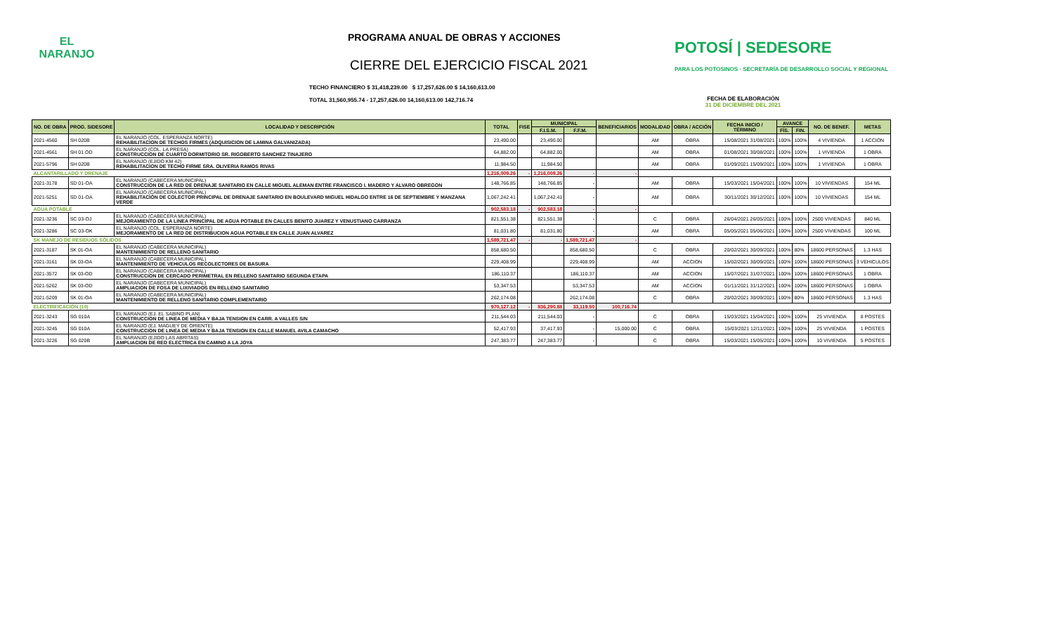EL NARANJO
PROGRAMA ANUAL DE OBRAS Y ACCIONES
CIERRE DEL EJERCICIO FISCAL 2021
POTOSÍ | SEDESORE
PARA LOS POTOSINOS · SECRETARÍA DE DESARROLLO SOCIAL Y REGIONAL
TECHO FINANCIERO $ 31,418,239.00 $ 17,257,626.00 $ 14,160,613.00
TOTAL 31,560,955.74 - 17,257,626.00 14,160,613.00 142,716.74
FECHA DE ELABORACIÓN
31 DE DICIEMBRE DEL 2021
| NO. DE OBRA | PROG. SIDESORE | LOCALIDAD Y DESCRIPCIÓN | TOTAL | FISE | MUNICIPAL | | BENEFICIARIOS | MODALIDAD | OBRA / ACCIÓN | FECHA INICIO / TÉRMINO | AVANCE | | NO. DE BENEF. | METAS |
| --- | --- | --- | --- | --- | --- | --- | --- | --- | --- | --- | --- | --- | --- | --- |
| | | | | | F.I.S.M. | F.F.M. | | | | | FÍS. | FIN. | | |
| 2021-4560 | SH 020B | EL NARANJO (COL. ESPERANZA NORTE) REHABILITACION DE TECHOS FIRMES (ADQUISICION DE LAMINA GALVANIZADA) | 23,490.00 | | 23,490.00 | | | AM | OBRA | 15/08/2021 31/08/2021 | 100% | 100% | 4 VIVIENDA | 1 ACCION |
| 2021-4561 | SH 01 OD | EL NARANJO (COL. LA PRESA) CONSTRUCCION DE CUARTO DORMITORIO SR. RIGOBERTO SANCHEZ TINAJERO | 64,882.00 | | 64,882.00 | | | AM | OBRA | 01/08/2021 30/08/2021 | 100% | 100% | 1 VIVIENDA | 1 OBRA |
| 2021-5796 | SH 020B | EL NARANJO (EJIDO KM 42) REHABILITACION DE TECHO FIRME SRA. OLIVERIA RAMOS RIVAS | 11,984.50 | | 11,984.50 | | | AM | OBRA | 01/09/2021 15/09/2021 | 100% | 100% | 1 VIVIENDA | 1 OBRA |
| ALCANTARILLADO Y DRENAJE | | | 1,216,009.26 | - | 1,216,009.26 | - | - | | | | | | | |
| 2021-3178 | SD 01-OA | EL NARANJO (CABECERA MUNICIPAL) CONSTRUCCION DE LA RED DE DRENAJE SANITARIO EN CALLE MIGUEL ALEMAN ENTRE FRANCISCO I. MADERO Y ALVARO OBREGON | 148,766.85 | | 148,766.85 | - | | AM | OBRA | 15/03/2021 15/04/2021 | 100% | 100% | 10 VIVIENDAS | 154 ML |
| 2021-5251 | SD 01-OA | EL NARANJO (CABECERA MUNICIPAL) REHABILITACIÓN DE COLECTOR PRINCIPAL DE DRENAJE SANITARIO EN BOULEVARD MIGUEL HIDALGO ENTRE 16 DE SEPTIEMBRE Y MANZANA VERDE | 1,067,242.41 | | 1,067,242.41 | - | | AM | OBRA | 30/11/2021 30/12/2021 | 100% | 100% | 10 VIVIENDAS | 154 ML |
| AGUA POTABLE | | | 902,583.18 | - | 902,583.18 | - | - | | | | | | | |
| 2021-3236 | SC 03-OJ | EL NARANJO (CABECERA MUNICIPAL) MEJORAMIENTO DE LA LINEA PRINCIPAL DE AGUA POTABLE EN CALLES BENITO JUAREZ Y VENUSTIANO CARRANZA | 821,551.38 | | 821,551.38 | - | | C | OBRA | 26/04/2021 26/05/2021 | 100% | 100% | 2500 VIVIENDAS | 840 ML |
| 2021-3286 | SC 03-OK | EL NARANJO (COL. ESPERANZA NORTE) MEJORAMIENTO DE LA RED DE DISTRIBUCION AGUA POTABLE EN CALLE JUAN ALVAREZ | 81,031.80 | | 81,031.80 | - | | AM | OBRA | 05/05/2021 05/06/2021 | 100% | 100% | 2500 VIVIENDAS | 100 ML |
| SK MANEJO DE RESIDUOS SÓLIDOS | | | 1,589,721.47 | - | - | 1,589,721.47 | - | | | | | | | |
| 2021-3187 | SK 01-OA | EL NARANJO (CABECERA MUNICIPAL) MANTENIMIENTO DE RELLENO SANITARIO | 858,680.50 | | | 858,680.50 | | C | OBRA | 20/02/2021 30/09/2021 | 100% | 80% | 18600 PERSONAS | 1.3 HAS |
| 2021-3161 | SK 03-OA | EL NARANJO (CABECERA MUNICIPAL) MANTENIMIENTO DE VEHICULOS RECOLECTORES DE BASURA | 229,408.99 | | | 229,408.99 | | AM | ACCION | 15/02/2021 30/09/2021 | 100% | 100% | 18600 PERSONAS | 3 VEHICULOS |
| 2021-3572 | SK 03-OD | EL NARANJO (CABECERA MUNICIPAL) CONSTRUCCION DE CERCADO PERIMETRAL EN RELLENO SANITARIO SEGUNDA ETAPA | 186,110.37 | | | 186,110.37 | | AM | ACCION | 15/07/2021 31/07/2021 | 100% | 100% | 18600 PERSONAS | 1 OBRA |
| 2021-5262 | SK 03-OD | EL NARANJO (CABECERA MUNICIPAL) AMPLIACION DE FOSA DE LIXIVIADOS EN RELLENO SANITARIO | 53,347.53 | | | 53,347.53 | | AM | ACCION | 01/11/2021 31/12/2021 | 100% | 100% | 18600 PERSONAS | 1 OBRA |
| 2021-5209 | SK 01-OA | EL NARANJO (CABECERA MUNICIPAL) MANTENIMIENTO DE RELLENO SANITARIO COMPLEMENTARIO | 262,174.08 | | | 262,174.08 | | C | OBRA | 20/02/2021 30/09/2021 | 100% | 80% | 18600 PERSONAS | 1.3 HAS |
| ELECTRIFICACIÓN (10) | | | 970,127.12 | - | 836,290.88 | 33,119.50 | 100,716.74 | | | | | | | |
| 2021-3243 | SG 010A | EL NARANJO (EJ. EL SABINO PLAN) CONSTRUCCION DE LINEA DE MEDIA Y BAJA TENSION EN CARR. A VALLES S/N | 211,544.03 | | 211,544.03 | - | | C | OBRA | 15/03/2021 15/04/2021 | 100% | 100% | 25 VIVIENDA | 8 POSTES |
| 2021-3245 | SG 010A | EL NARANJO (EJ. MAGUEY DE ORIENTE) CONSTRUCCION DE LINEA DE MEDIA Y BAJA TENSION EN CALLE MANUEL AVILA CAMACHO | 52,417.93 | | 37,417.93 | - | 15,000.00 | C | OBRA | 15/03/2021 12/11/2021 | 100% | 100% | 25 VIVIENDA | 1 POSTES |
| 2021-3226 | SG 020B | EL NARANJO (EJIDO LAS ABRITAS) AMPLIACION DE RED ELECTRICA EN CAMINO A LA JOYA | 247,383.77 | | 247,383.77 | - | | C | OBRA | 15/03/2021 15/05/2021 | 100% | 100% | 10 VIVIENDA | 5 POSTES |